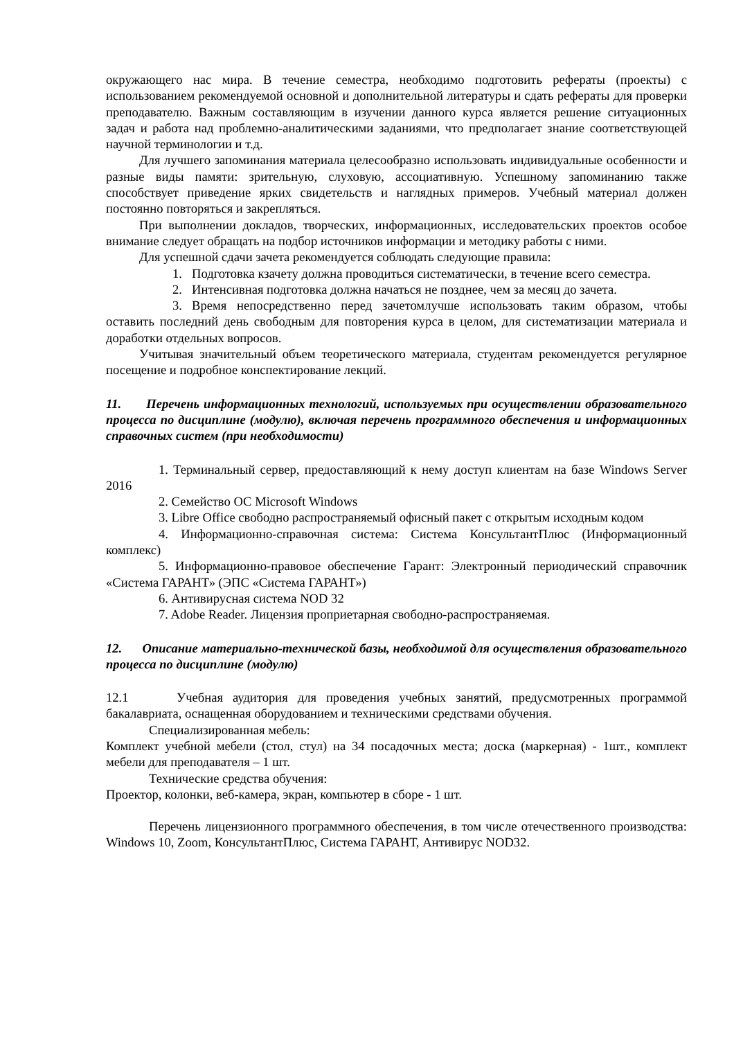окружающего нас мира. В течение семестра, необходимо подготовить рефераты (проекты) с использованием рекомендуемой основной и дополнительной литературы и сдать рефераты для проверки преподавателю. Важным составляющим в изучении данного курса является решение ситуационных задач и работа над проблемно-аналитическими заданиями, что предполагает знание соответствующей научной терминологии и т.д.
Для лучшего запоминания материала целесообразно использовать индивидуальные особенности и разные виды памяти: зрительную, слуховую, ассоциативную. Успешному запоминанию также способствует приведение ярких свидетельств и наглядных примеров. Учебный материал должен постоянно повторяться и закрепляться.
При выполнении докладов, творческих, информационных, исследовательских проектов особое внимание следует обращать на подбор источников информации и методику работы с ними.
Для успешной сдачи зачета рекомендуется соблюдать следующие правила:
1. Подготовка кзачету должна проводиться систематически, в течение всего семестра.
2. Интенсивная подготовка должна начаться не позднее, чем за месяц до зачета.
3. Время непосредственно перед зачетомлучше использовать таким образом, чтобы оставить последний день свободным для повторения курса в целом, для систематизации материала и доработки отдельных вопросов.
Учитывая значительный объем теоретического материала, студентам рекомендуется регулярное посещение и подробное конспектирование лекций.
11. Перечень информационных технологий, используемых при осуществлении образовательного процесса по дисциплине (модулю), включая перечень программного обеспечения и информационных справочных систем (при необходимости)
1. Терминальный сервер, предоставляющий к нему доступ клиентам на базе Windows Server 2016
2. Семейство ОС Microsoft Windows
3. Libre Office свободно распространяемый офисный пакет с открытым исходным кодом
4. Информационно-справочная система: Система КонсультантПлюс (Информационный комплекс)
5. Информационно-правовое обеспечение Гарант: Электронный периодический справочник «Система ГАРАНТ» (ЭПС «Система ГАРАНТ»)
6. Антивирусная система NOD 32
7. Adobe Reader. Лицензия проприетарная свободно-распространяемая.
12. Описание материально-технической базы, необходимой для осуществления образовательного процесса по дисциплине (модулю)
12.1 Учебная аудитория для проведения учебных занятий, предусмотренных программой бакалавриата, оснащенная оборудованием и техническими средствами обучения.
Специализированная мебель:
Комплект учебной мебели (стол, стул) на 34 посадочных места; доска (маркерная) - 1шт., комплект мебели для преподавателя – 1 шт.
Технические средства обучения:
Проектор, колонки, веб-камера, экран, компьютер в сборе - 1 шт.
Перечень лицензионного программного обеспечения, в том числе отечественного производства: Windows 10, Zoom, КонсультантПлюс, Система ГАРАНТ, Антивирус NOD32.